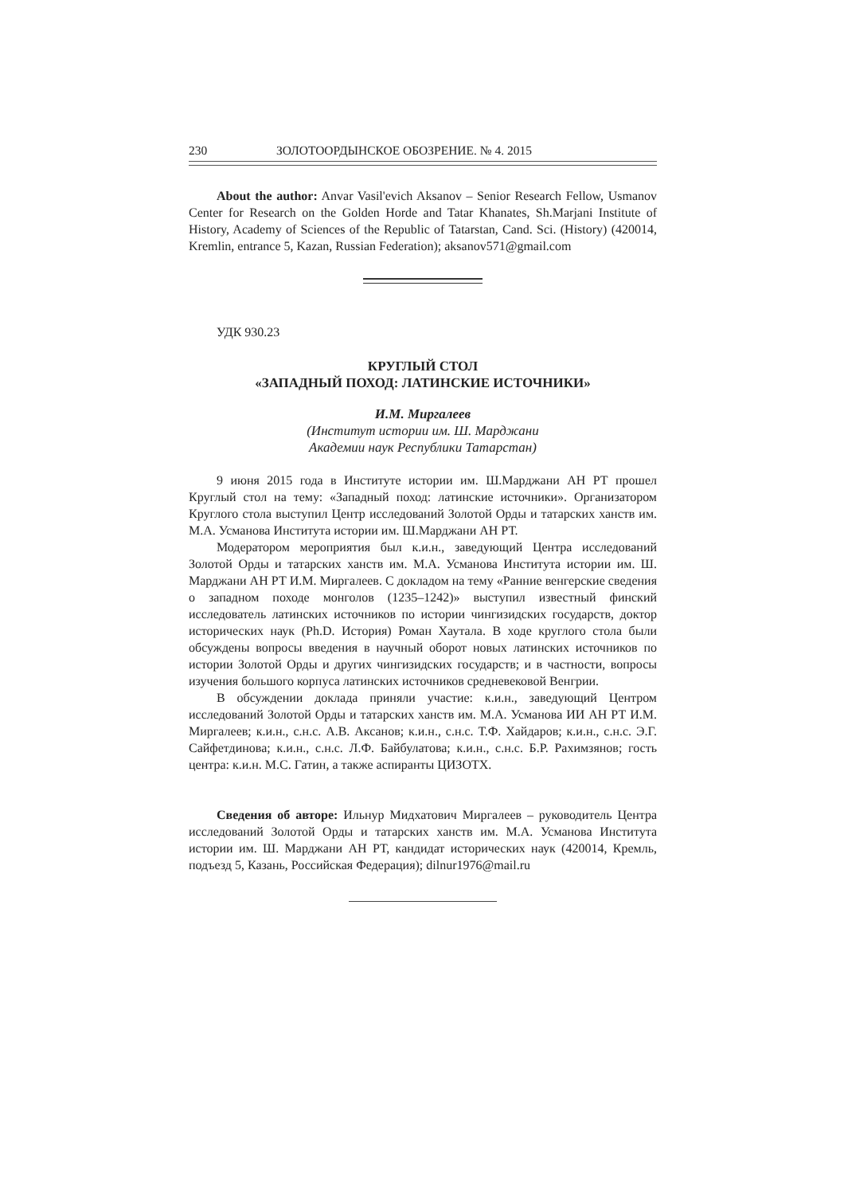230 ЗОЛОТООРДЫНСКОЕ ОБОЗРЕНИЕ. № 4. 2015
About the author: Anvar Vasil'evich Aksanov – Senior Research Fellow, Usmanov Center for Research on the Golden Horde and Tatar Khanates, Sh.Marjani Institute of History, Academy of Sciences of the Republic of Tatarstan, Cand. Sci. (History) (420014, Kremlin, entrance 5, Kazan, Russian Federation); aksanov571@gmail.com
УДК 930.23
КРУГЛЫЙ СТОЛ
«ЗАПАДНЫЙ ПОХОД: ЛАТИНСКИЕ ИСТОЧНИКИ»
И.М. Миргалеев
(Институт истории им. Ш. Марджани
Академии наук Республики Татарстан)
9 июня 2015 года в Институте истории им. Ш.Марджани АН РТ прошел Круглый стол на тему: «Западный поход: латинские источники». Организатором Круглого стола выступил Центр исследований Золотой Орды и татарских ханств им. М.А. Усманова Института истории им. Ш.Марджани АН РТ.
Модератором мероприятия был к.и.н., заведующий Центра исследований Золотой Орды и татарских ханств им. М.А. Усманова Института истории им. Ш. Марджани АН РТ И.М. Миргалеев. С докладом на тему «Ранние венгерские сведения о западном походе монголов (1235–1242)» выступил известный финский исследователь латинских источников по истории чингизидских государств, доктор исторических наук (Ph.D. История) Роман Хаутала. В ходе круглого стола были обсуждены вопросы введения в научный оборот новых латинских источников по истории Золотой Орды и других чингизидских государств; и в частности, вопросы изучения большого корпуса латинских источников средневековой Венгрии.
В обсуждении доклада приняли участие: к.и.н., заведующий Центром исследований Золотой Орды и татарских ханств им. М.А. Усманова ИИ АН РТ И.М. Миргалеев; к.и.н., с.н.с. А.В. Аксанов; к.и.н., с.н.с. Т.Ф. Хайдаров; к.и.н., с.н.с. Э.Г. Сайфетдинова; к.и.н., с.н.с. Л.Ф. Байбулатова; к.и.н., с.н.с. Б.Р. Рахимзянов; гость центра: к.и.н. М.С. Гатин, а также аспиранты ЦИЗОТХ.
Сведения об авторе: Ильнур Мидхатович Миргалеев – руководитель Центра исследований Золотой Орды и татарских ханств им. М.А. Усманова Института истории им. Ш. Марджани АН РТ, кандидат исторических наук (420014, Кремль, подъезд 5, Казань, Российская Федерация); dilnur1976@mail.ru